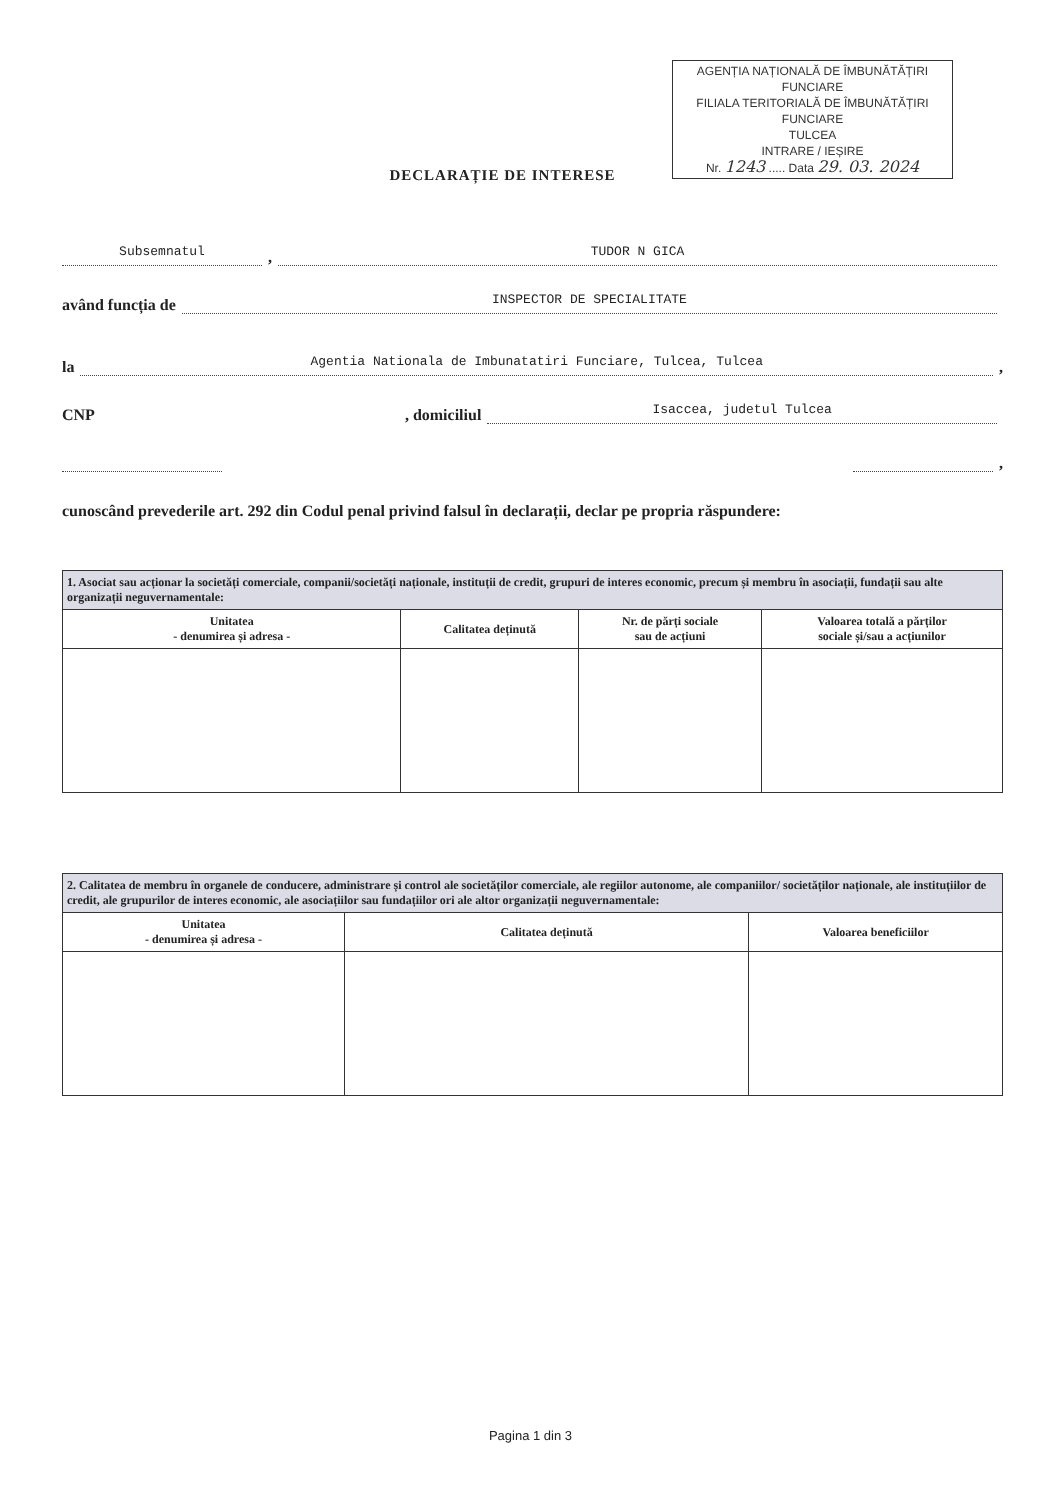AGENȚIA NAȚIONALĂ DE ÎMBUNĂTĂȚIRI FUNCIARE
FILIALA TERITORIALĂ DE ÎMBUNĂTĂȚIRI FUNCIARE
TULCEA
INTRARE / IEȘIRE
Nr. 1243 ..... Data 29. 03. 2024
DECLARAȚIE DE INTERESE
Subsemnatul, TUDOR N GICA
având funcția de INSPECTOR DE SPECIALITATE
la Agentia Nationala de Imbunatatiri Funciare, Tulcea, Tulcea,
CNP , domiciliul Isaccea, judetul Tulcea
,
cunoscând prevederile art. 292 din Codul penal privind falsul în declarații, declar pe propria răspundere:
| 1. Asociat sau acționar la societăți comerciale, companii/societăți naționale, instituții de credit, grupuri de interes economic, precum și membru în asociații, fundații sau alte organizații neguvernamentale: | | | |
| Unitatea - denumirea și adresa - | Calitatea deținută | Nr. de părți sociale sau de acțiuni | Valoarea totală a părților sociale și/sau a acțiunilor |
| 2. Calitatea de membru în organele de conducere, administrare și control ale societăților comerciale, ale regiilor autonome, ale companiilor/ societăților naționale, ale instituțiilor de credit, ale grupurilor de interes economic, ale asociațiilor sau fundațiilor ori ale altor organizații neguvernamentale: | | |
| Unitatea - denumirea și adresa - | Calitatea deținută | Valoarea beneficiilor |
Pagina 1 din 3